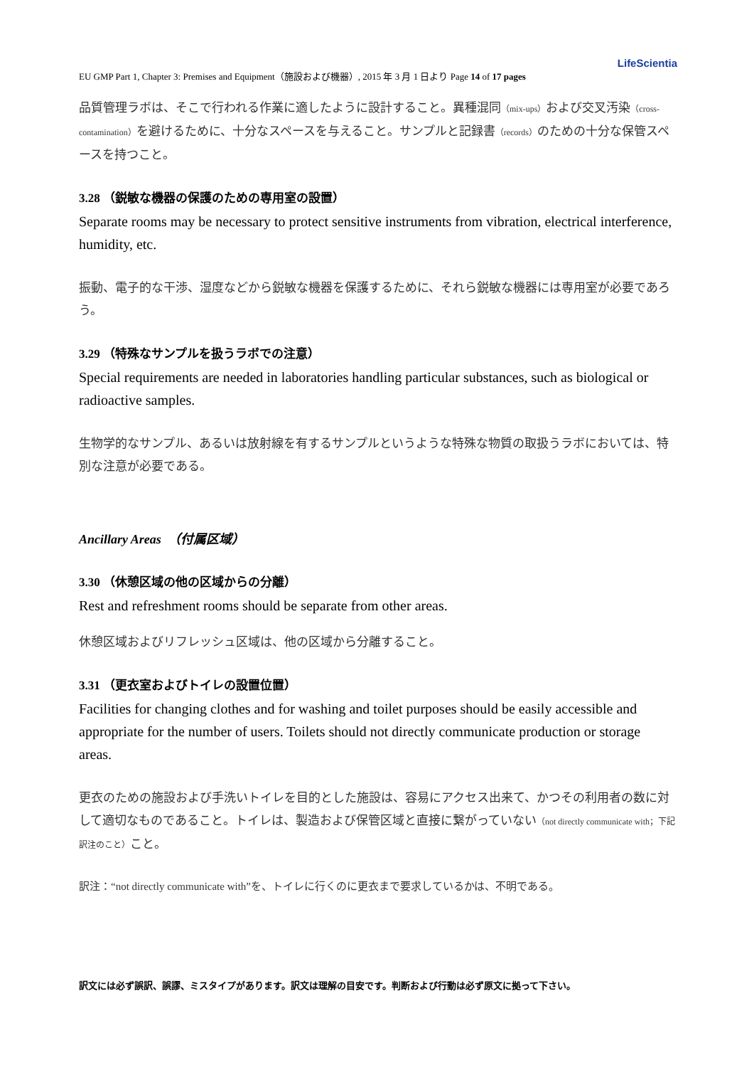LifeScientia
EU GMP Part 1, Chapter 3: Premises and Equipment（施設および機器）, 2015 年 3 月 1 日より Page 14 of 17 pages
品質管理ラボは、そこで行われる作業に適したように設計すること。異種混同（mix-ups）および交叉汚染（cross-contamination）を避けるために、十分なスペースを与えること。サンプルと記録書（records）のための十分な保管スペースを持つこと。
3.28 （鋭敏な機器の保護のための専用室の設置）
Separate rooms may be necessary to protect sensitive instruments from vibration, electrical interference, humidity, etc.
振動、電子的な干渉、湿度などから鋭敏な機器を保護するために、それら鋭敏な機器には専用室が必要であろう。
3.29 （特殊なサンプルを扱うラボでの注意）
Special requirements are needed in laboratories handling particular substances, such as biological or radioactive samples.
生物学的なサンプル、あるいは放射線を有するサンプルというような特殊な物質の取扱うラボにおいては、特別な注意が必要である。
Ancillary Areas　（付属区域）
3.30 （休憩区域の他の区域からの分離）
Rest and refreshment rooms should be separate from other areas.
休憩区域およびリフレッシュ区域は、他の区域から分離すること。
3.31 （更衣室およびトイレの設置位置）
Facilities for changing clothes and for washing and toilet purposes should be easily accessible and appropriate for the number of users. Toilets should not directly communicate production or storage areas.
更衣のための施設および手洗いトイレを目的とした施設は、容易にアクセス出来て、かつその利用者の数に対して適切なものであること。トイレは、製造および保管区域と直接に繋がっていない（not directly communicate with；下記訳注のこと）こと。
訳注：“not directly communicate with”を、トイレに行くのに更衣まで要求しているかは、不明である。
訳文には必ず誤訳、誤謬、ミスタイプがあります。訳文は理解の目安です。判断および行動は必ず原文に拠って下さい。